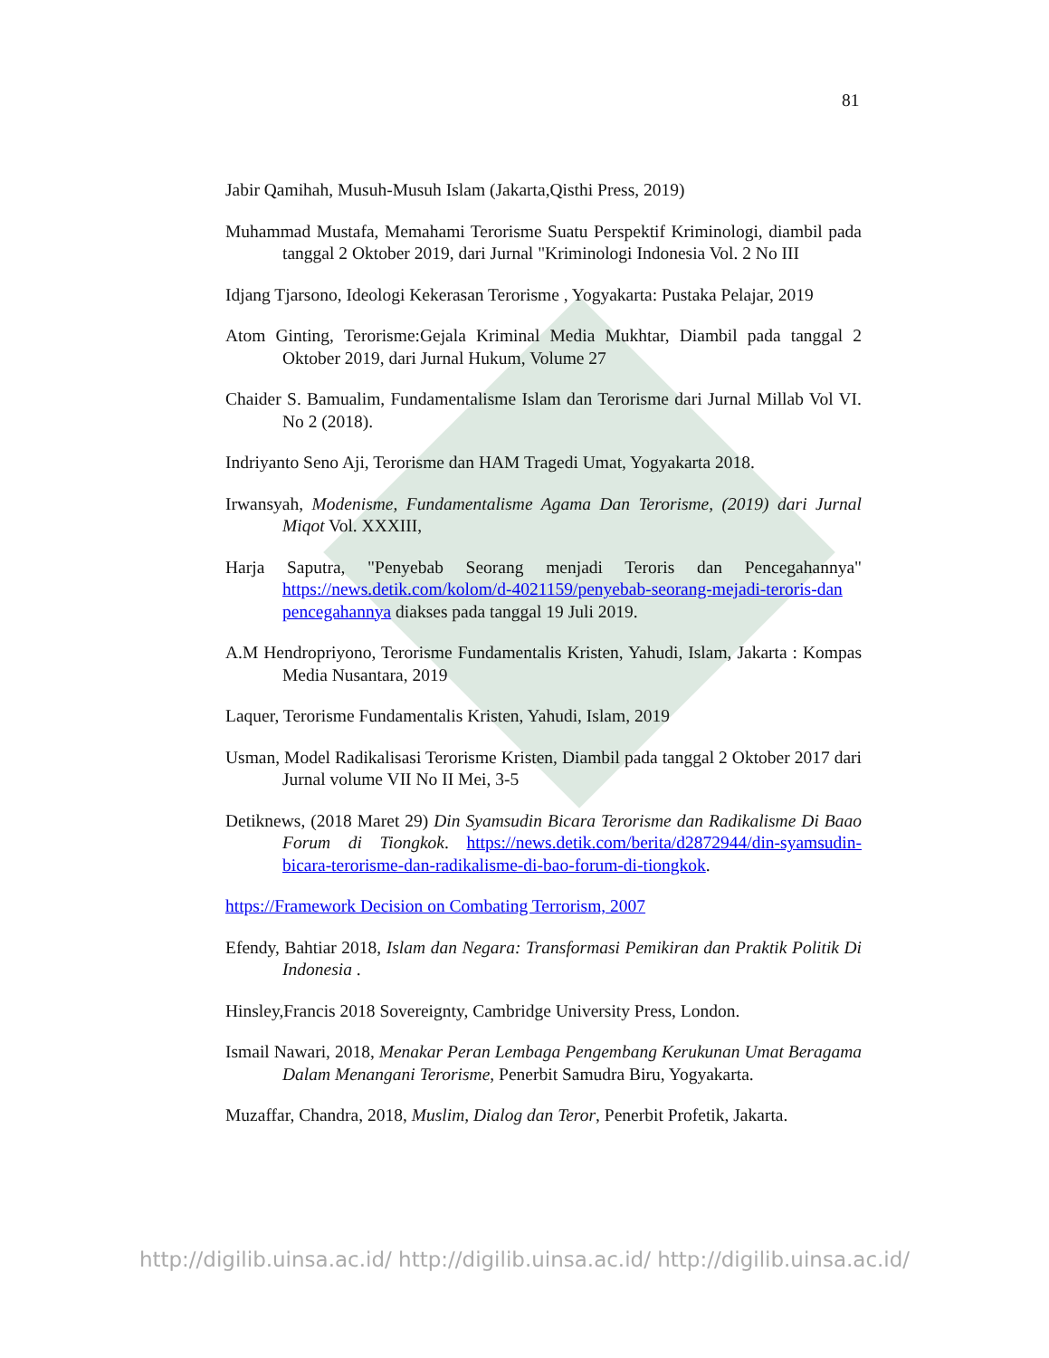81
Jabir Qamihah, Musuh-Musuh Islam (Jakarta,Qisthi Press, 2019)
Muhammad Mustafa, Memahami Terorisme Suatu Perspektif Kriminologi, diambil pada tanggal 2 Oktober 2019, dari Jurnal "Kriminologi Indonesia Vol. 2 No III
Idjang Tjarsono, Ideologi Kekerasan Terorisme , Yogyakarta: Pustaka Pelajar, 2019
Atom Ginting, Terorisme:Gejala Kriminal Media Mukhtar, Diambil pada tanggal 2 Oktober 2019, dari Jurnal Hukum, Volume 27
Chaider S. Bamualim, Fundamentalisme Islam dan Terorisme dari Jurnal Millab Vol VI. No 2 (2018).
Indriyanto Seno Aji, Terorisme dan HAM Tragedi Umat, Yogyakarta 2018.
Irwansyah, Modenisme, Fundamentalisme Agama Dan Terorisme, (2019) dari Jurnal Miqot Vol. XXXIII,
Harja Saputra, "Penyebab Seorang menjadi Teroris dan Pencegahannya" https://news.detik.com/kolom/d-4021159/penyebab-seorang-mejadi-teroris-dan pencegahannya diakses pada tanggal 19 Juli 2019.
A.M Hendropriyono, Terorisme Fundamentalis Kristen, Yahudi, Islam, Jakarta : Kompas Media Nusantara, 2019
Laquer, Terorisme Fundamentalis Kristen, Yahudi, Islam, 2019
Usman, Model Radikalisasi Terorisme Kristen, Diambil pada tanggal 2 Oktober 2017 dari Jurnal volume VII No II Mei, 3-5
Detiknews, (2018 Maret 29) Din Syamsudin Bicara Terorisme dan Radikalisme Di Baao Forum di Tiongkok. https://news.detik.com/berita/d2872944/din-syamsudin-bicara-terorisme-dan-radikalisme-di-bao-forum-di-tiongkok.
https://Framework Decision on Combating Terrorism, 2007
Efendy, Bahtiar 2018, Islam dan Negara: Transformasi Pemikiran dan Praktik Politik Di Indonesia .
Hinsley,Francis 2018 Sovereignty, Cambridge University Press, London.
Ismail Nawari, 2018, Menakar Peran Lembaga Pengembang Kerukunan Umat Beragama Dalam Menangani Terorisme, Penerbit Samudra Biru, Yogyakarta.
Muzaffar, Chandra, 2018, Muslim, Dialog dan Teror, Penerbit Profetik, Jakarta.
http://digilib.uinsa.ac.id/ http://digilib.uinsa.ac.id/ http://digilib.uinsa.ac.id/